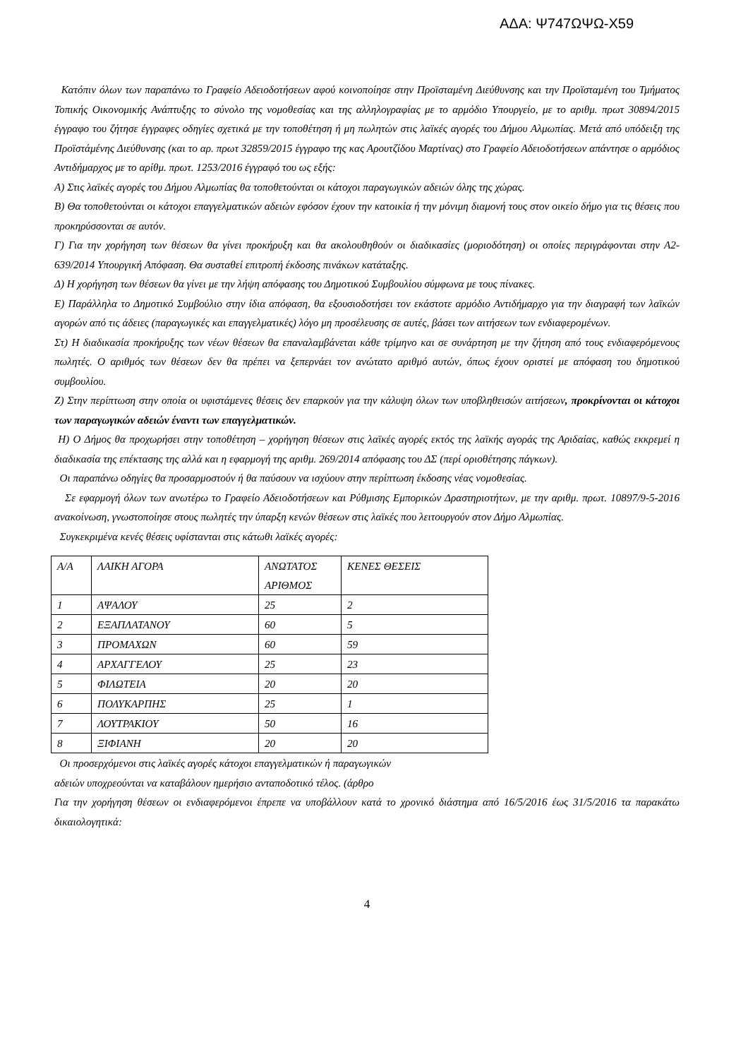ΑΔΑ: Ψ747ΩΨΩ-Χ59
Κατόπιν όλων των παραπάνω το Γραφείο Αδειοδοτήσεων αφού κοινοποίησε στην Προϊσταμένη Διεύθυνσης και την Προϊσταμένη του Τμήματος Τοπικής Οικονομικής Ανάπτυξης το σύνολο της νομοθεσίας και της αλληλογραφίας με το αρμόδιο Υπουργείο, με το αριθμ. πρωτ 30894/2015 έγγραφο του ζήτησε έγγραφες οδηγίες σχετικά με την τοποθέτηση ή μη πωλητών στις λαϊκές αγορές του Δήμου Αλμωπίας. Μετά από υπόδειξη της Προϊστάμένης Διεύθυνσης (και το αρ. πρωτ 32859/2015 έγγραφο της κας Αρουτζίδου Μαρτίνας) στο Γραφείο Αδειοδοτήσεων απάντησε ο αρμόδιος Αντιδήμαρχος με το αρίθμ. πρωτ. 1253/2016 έγγραφό του ως εξής:
Α) Στις λαϊκές αγορές του Δήμου Αλμωπίας θα τοποθετούνται οι κάτοχοι παραγωγικών αδειών όλης της χώρας.
Β) Θα τοποθετούνται οι κάτοχοι επαγγελματικών αδειών εφόσον έχουν την κατοικία ή την μόνιμη διαμονή τους στον οικείο δήμο για τις θέσεις που προκηρύσσονται σε αυτόν.
Γ) Για την χορήγηση των θέσεων θα γίνει προκήρυξη και θα ακολουθηθούν οι διαδικασίες (μοριοδότηση) οι οποίες περιγράφονται στην Α2-639/2014 Υπουργική Απόφαση. Θα συσταθεί επιτροπή έκδοσης πινάκων κατάταξης.
Δ) Η χορήγηση των θέσεων θα γίνει με την λήψη απόφασης του Δημοτικού Συμβουλίου σύμφωνα με τους πίνακες.
Ε) Παράλληλα το Δημοτικό Συμβούλιο στην ίδια απόφαση, θα εξουσιοδοτήσει τον εκάστοτε αρμόδιο Αντιδήμαρχο για την διαγραφή των λαϊκών αγορών από τις άδειες (παραγωγικές και επαγγελματικές) λόγο μη προσέλευσης σε αυτές, βάσει των αιτήσεων των ενδιαφερομένων.
Στ) Η διαδικασία προκήρυξης των νέων θέσεων θα επαναλαμβάνεται κάθε τρίμηνο και σε συνάρτηση με την ζήτηση από τους ενδιαφερόμενους πωλητές. Ο αριθμός των θέσεων δεν θα πρέπει να ξεπερνάει τον ανώτατο αριθμό αυτών, όπως έχουν οριστεί με απόφαση του δημοτικού συμβουλίου.
Ζ) Στην περίπτωση στην οποία οι υφιστάμενες θέσεις δεν επαρκούν για την κάλυψη όλων των υποβληθεισών αιτήσεων, προκρίνονται οι κάτοχοι των παραγωγικών αδειών έναντι των επαγγελματικών.
Η) Ο Δήμος θα προχωρήσει στην τοποθέτηση – χορήγηση θέσεων στις λαϊκές αγορές εκτός της λαϊκής αγοράς της Αριδαίας, καθώς εκκρεμεί η διαδικασία της επέκτασης της αλλά και η εφαρμογή της αριθμ. 269/2014 απόφασης του ΔΣ (περί οριοθέτησης πάγκων).
Οι παραπάνω οδηγίες θα προσαρμοστούν ή θα παύσουν να ισχύουν στην περίπτωση έκδοσης νέας νομοθεσίας.
Σε εφαρμογή όλων των ανωτέρω το Γραφείο Αδειοδοτήσεων και Ρύθμισης Εμπορικών Δραστηριοτήτων, με την αριθμ. πρωτ. 10897/9-5-2016 ανακοίνωση, γνωστοποίησε στους πωλητές την ύπαρξη κενών θέσεων στις λαϊκές που λειτουργούν στον Δήμο Αλμωπίας.
Συγκεκριμένα κενές θέσεις υφίστανται στις κάτωθι λαϊκές αγορές:
| Α/Α | ΛΑΙΚΗ ΑΓΟΡΑ | ΑΝΩΤΑΤΟΣ ΑΡΙΘΜΟΣ | ΚΕΝΕΣ ΘΕΣΕΙΣ |
| 1 | ΑΨΑΛΟΥ | 25 | 2 |
| 2 | ΕΞΑΠΛΑΤΑΝΟΥ | 60 | 5 |
| 3 | ΠΡΟΜΑΧΩΝ | 60 | 59 |
| 4 | ΑΡΧΑΓΓΕΛΟΥ | 25 | 23 |
| 5 | ΦΙΛΩΤΕΙΑ | 20 | 20 |
| 6 | ΠΟΛΥΚΑΡΠΗΣ | 25 | 1 |
| 7 | ΛΟΥΤΡΑΚΙΟΥ | 50 | 16 |
| 8 | ΞΙΦΙΑΝΗ | 20 | 20 |
Οι προσερχόμενοι στις λαϊκές αγορές κάτοχοι επαγγελματικών ή παραγωγικών
αδειών υποχρεούνται να καταβάλουν ημερήσιο ανταποδοτικό τέλος. (άρθρο
Για την χορήγηση θέσεων οι ενδιαφερόμενοι έπρεπε να υποβάλλουν κατά το χρονικό διάστημα από 16/5/2016 έως 31/5/2016 τα παρακάτω δικαιολογητικά:
4